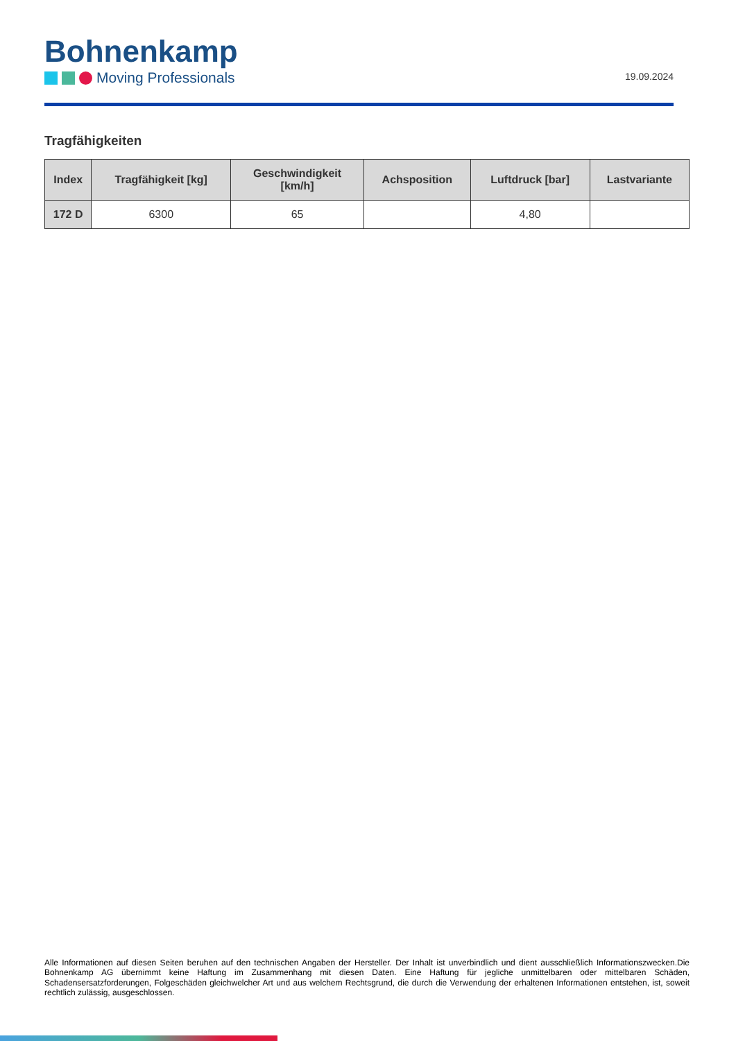Bohnenkamp
Moving Professionals
19.09.2024
Tragfähigkeiten
| Index | Tragfähigkeit [kg] | Geschwindigkeit [km/h] | Achsposition | Luftdruck [bar] | Lastvariante |
| --- | --- | --- | --- | --- | --- |
| 172 D | 6300 | 65 | | 4,80 | |
Alle Informationen auf diesen Seiten beruhen auf den technischen Angaben der Hersteller. Der Inhalt ist unverbindlich und dient ausschließlich Informationszwecken.Die Bohnenkamp AG übernimmt keine Haftung im Zusammenhang mit diesen Daten. Eine Haftung für jegliche unmittelbaren oder mittelbaren Schäden, Schadensersatzforderungen, Folgeschäden gleichwelcher Art und aus welchem Rechtsgrund, die durch die Verwendung der erhaltenen Informationen entstehen, ist, soweit rechtlich zulässig, ausgeschlossen.